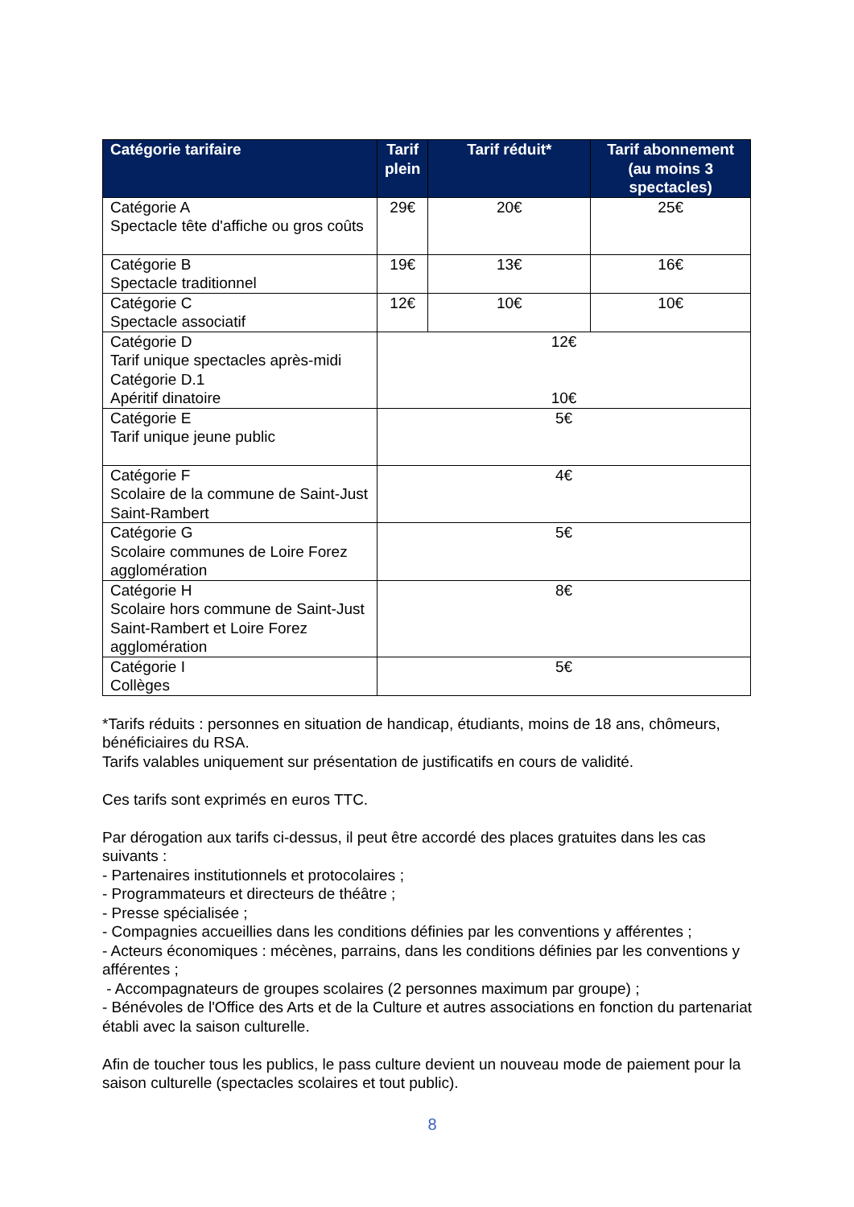| Catégorie tarifaire | Tarif plein | Tarif réduit* | Tarif abonnement (au moins 3 spectacles) |
| --- | --- | --- | --- |
| Catégorie A Spectacle tête d'affiche ou gros coûts | 29€ | 20€ | 25€ |
| Catégorie B Spectacle traditionnel | 19€ | 13€ | 16€ |
| Catégorie C Spectacle associatif | 12€ | 10€ | 10€ |
| Catégorie D Tarif unique spectacles après-midi Catégorie D.1 Apéritif dinatoire | 12€ 10€ | | |
| Catégorie E Tarif unique jeune public | 5€ | | |
| Catégorie F Scolaire de la commune de Saint-Just Saint-Rambert | 4€ | | |
| Catégorie G Scolaire communes de Loire Forez agglomération | 5€ | | |
| Catégorie H Scolaire hors commune de Saint-Just Saint-Rambert et Loire Forez agglomération | 8€ | | |
| Catégorie I Collèges | 5€ | | |
*Tarifs réduits : personnes en situation de handicap, étudiants, moins de 18 ans, chômeurs, bénéficiaires du RSA.
Tarifs valables uniquement sur présentation de justificatifs en cours de validité.
Ces tarifs sont exprimés en euros TTC.
Par dérogation aux tarifs ci-dessus, il peut être accordé des places gratuites dans les cas suivants :
- Partenaires institutionnels et protocolaires ;
- Programmateurs et directeurs de théâtre ;
- Presse spécialisée ;
- Compagnies accueillies dans les conditions définies par les conventions y afférentes ;
- Acteurs économiques : mécènes, parrains, dans les conditions définies par les conventions y afférentes ;
- Accompagnateurs de groupes scolaires (2 personnes maximum par groupe) ;
- Bénévoles de l'Office des Arts et de la Culture et autres associations en fonction du partenariat établi avec la saison culturelle.
Afin de toucher tous les publics, le pass culture devient un nouveau mode de paiement pour la saison culturelle (spectacles scolaires et tout public).
8